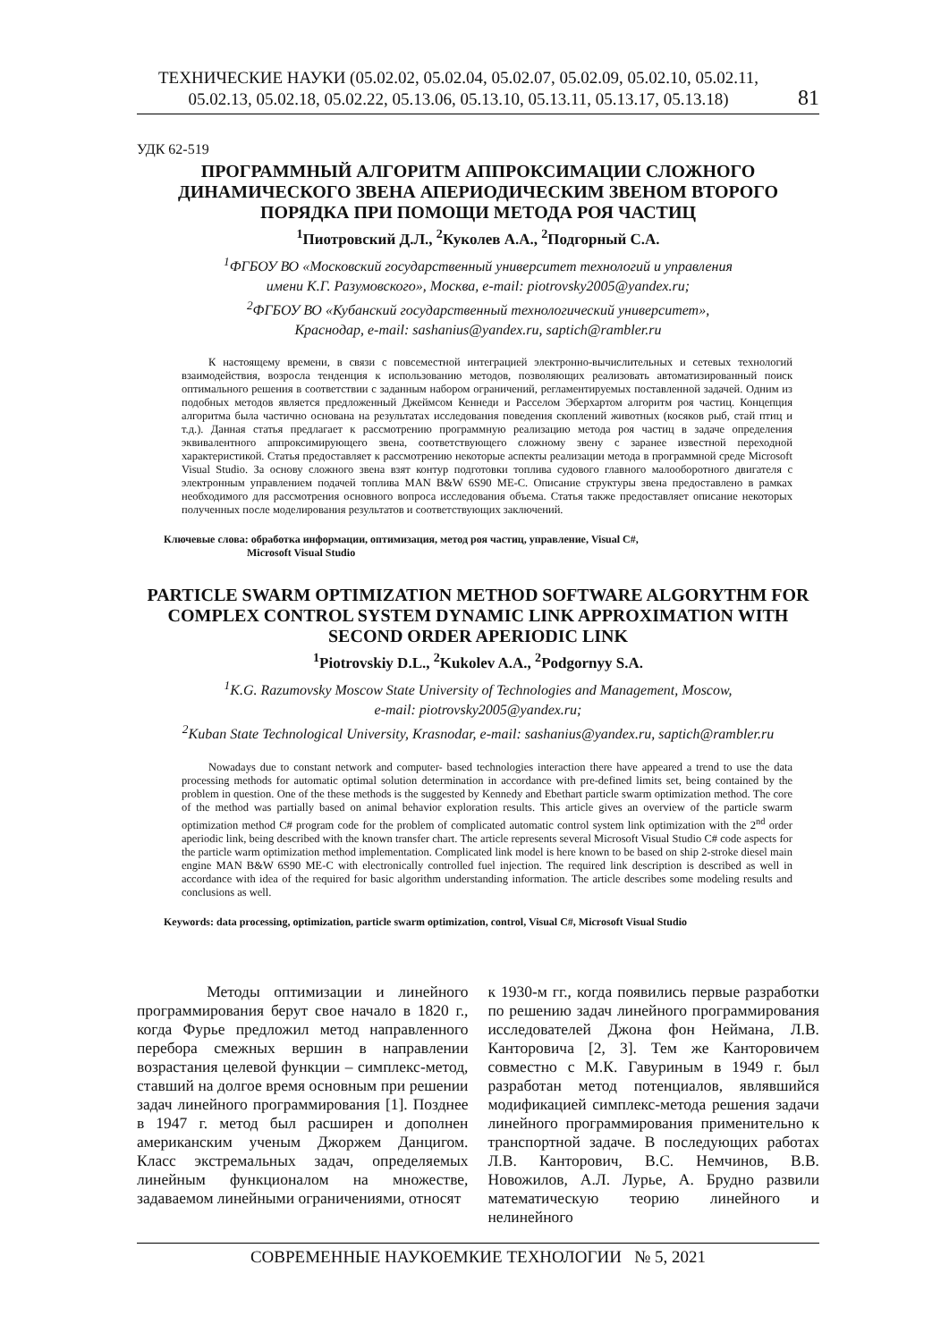ТЕХНИЧЕСКИЕ НАУКИ (05.02.02, 05.02.04, 05.02.07, 05.02.09, 05.02.10, 05.02.11,
05.02.13, 05.02.18, 05.02.22, 05.13.06, 05.13.10, 05.13.11, 05.13.17, 05.13.18)
81
УДК 62-519
ПРОГРАММНЫЙ АЛГОРИТМ АППРОКСИМАЦИИ СЛОЖНОГО ДИНАМИЧЕСКОГО ЗВЕНА АПЕРИОДИЧЕСКИМ ЗВЕНОМ ВТОРОГО ПОРЯДКА ПРИ ПОМОЩИ МЕТОДА РОЯ ЧАСТИЦ
<sup>1</sup> Пиотровский Д.Л., <sup>2</sup>Куколев А.А., <sup>2</sup>Подгорный С.А.
<sup>1</sup> ФГБОУ ВО «Московский государственный университет технологий и управления
имени К.Г. Разумовского», Москва, e-mail: piotrovsky2005@yandex.ru;
<sup>2</sup> ФГБОУ ВО «Кубанский государственный технологический университет»,
Краснодар, e-mail: sashanius@yandex.ru, saptich@rambler.ru
К настоящему времени, в связи с повсеместной интеграцией электронно-вычислительных и сетевых технологий взаимодействия, возросла тенденция к использованию методов, позволяющих реализовать автоматизированный поиск оптимального решения в соответствии с заданным набором ограничений, регламентируемых поставленной задачей. Одним из подобных методов является предложенный Джеймсом Кеннеди и Расселом Эберхартом алгоритм роя частиц. Концепция алгоритма была частично основана на результатах исследования поведения скоплений животных (косяков рыб, стай птиц и т.д.). Данная статья предлагает к рассмотрению программную реализацию метода роя частиц в задаче определения эквивалентного аппроксимирующего звена, соответствующего сложному звену с заранее известной переходной характеристикой. Статья предоставляет к рассмотрению некоторые аспекты реализации метода в программной среде Microsoft Visual Studio. За основу сложного звена взят контур подготовки топлива судового главного малооборотного двигателя с электронным управлением подачей топлива MAN B&W 6S90 ME-C. Описание структуры звена предоставлено в рамках необходимого для рассмотрения основного вопроса исследования объема. Статья также предоставляет описание некоторых полученных после моделирования результатов и соответствующих заключений.
Ключевые слова: обработка информации, оптимизация, метод роя частиц, управление, Visual C#,
Microsoft Visual Studio
PARTICLE SWARM OPTIMIZATION METHOD SOFTWARE ALGORYTHM FOR COMPLEX CONTROL SYSTEM DYNAMIC LINK APPROXIMATION WITH SECOND ORDER APERIODIC LINK
<sup>1</sup> Piotrovskiy D.L., <sup>2</sup>Kukolev A.A., <sup>2</sup>Podgornyy S.A.
<sup>1</sup> K.G. Razumovsky Moscow State University of Technologies and Management, Moscow,
e-mail: piotrovsky2005@yandex.ru;
<sup>2</sup> Kuban State Technological University, Krasnodar, e-mail: sashanius@yandex.ru, saptich@rambler.ru
Nowadays due to constant network and computer- based technologies interaction there have appeared a trend to use the data processing methods for automatic optimal solution determination in accordance with pre-defined limits set, being contained by the problem in question. One of the these methods is the suggested by Kennedy and Ebethart particle swarm optimization method. The core of the method was partially based on animal behavior exploration results. This article gives an overview of the particle swarm optimization method C# program code for the problem of complicated automatic control system link optimization with the 2<sup>nd</sup> order aperiodic link, being described with the known transfer chart. The article represents several Microsoft Visual Studio C# code aspects for the particle warm optimization method implementation. Complicated link model is here known to be based on ship 2-stroke diesel main engine MAN B&W 6S90 ME-C with electronically controlled fuel injection. The required link description is described as well in accordance with idea of the required for basic algorithm understanding information. The article describes some modeling results and conclusions as well.
Keywords: data processing, optimization, particle swarm optimization, control, Visual C#, Microsoft Visual Studio
Методы оптимизации и линейного программирования берут свое начало в 1820 г., когда Фурье предложил метод направленного перебора смежных вершин в направлении возрастания целевой функции – симплекс-метод, ставший на долгое время основным при решении задач линейного программирования [1]. Позднее в 1947 г. метод был расширен и дополнен американским ученым Джоржем Данцигом. Класс экстремальных задач, определяемых линейным функционалом на множестве, задаваемом линейными ограничениями, относят
к 1930-м гг., когда появились первые разработки по решению задач линейного программирования исследователей Джона фон Неймана, Л.В. Канторовича [2, 3]. Тем же Канторовичем совместно с М.К. Гавуриным в 1949 г. был разработан метод потенциалов, являвшийся модификацией симплекс-метода решения задачи линейного программирования применительно к транспортной задаче. В последующих работах Л.В. Канторович, В.С. Немчинов, В.В. Новожилов, А.Л. Лурье, А. Брудно развили математическую теорию линейного и нелинейного
СОВРЕМЕННЫЕ НАУКОЕМКИЕ ТЕХНОЛОГИИ № 5, 2021